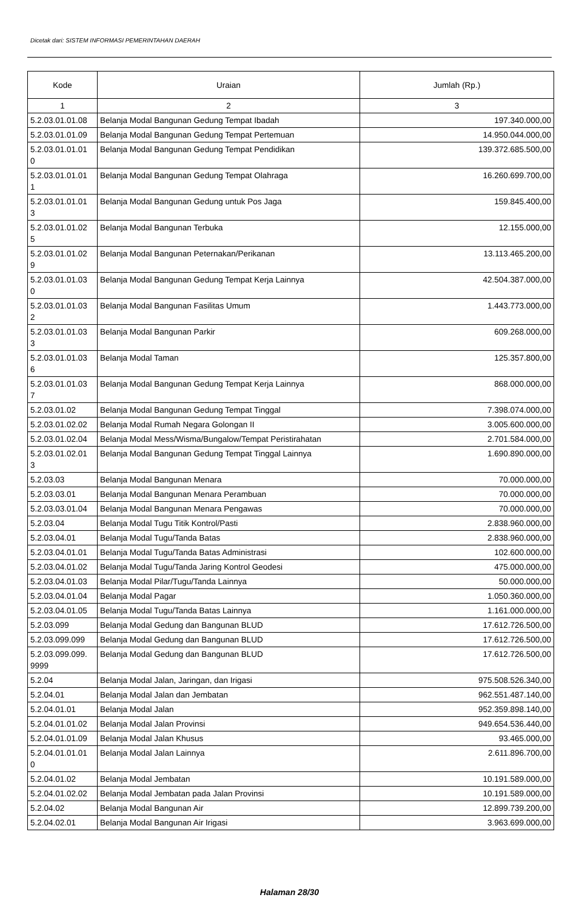Dicetak dari: SISTEM INFORMASI PEMERINTAHAN DAERAH
| Kode | Uraian | Jumlah (Rp.) |
| --- | --- | --- |
| 1 | 2 | 3 |
| 5.2.03.01.01.08 | Belanja Modal Bangunan Gedung Tempat Ibadah | 197.340.000,00 |
| 5.2.03.01.01.09 | Belanja Modal Bangunan Gedung Tempat Pertemuan | 14.950.044.000,00 |
| 5.2.03.01.01.01 0 | Belanja Modal Bangunan Gedung Tempat Pendidikan | 139.372.685.500,00 |
| 5.2.03.01.01.01 1 | Belanja Modal Bangunan Gedung Tempat Olahraga | 16.260.699.700,00 |
| 5.2.03.01.01.01 3 | Belanja Modal Bangunan Gedung untuk Pos Jaga | 159.845.400,00 |
| 5.2.03.01.01.02 5 | Belanja Modal Bangunan Terbuka | 12.155.000,00 |
| 5.2.03.01.01.02 9 | Belanja Modal Bangunan Peternakan/Perikanan | 13.113.465.200,00 |
| 5.2.03.01.01.03 0 | Belanja Modal Bangunan Gedung Tempat Kerja Lainnya | 42.504.387.000,00 |
| 5.2.03.01.01.03 2 | Belanja Modal Bangunan Fasilitas Umum | 1.443.773.000,00 |
| 5.2.03.01.01.03 3 | Belanja Modal Bangunan Parkir | 609.268.000,00 |
| 5.2.03.01.01.03 6 | Belanja Modal Taman | 125.357.800,00 |
| 5.2.03.01.01.03 7 | Belanja Modal Bangunan Gedung Tempat Kerja Lainnya | 868.000.000,00 |
| 5.2.03.01.02 | Belanja Modal Bangunan Gedung Tempat Tinggal | 7.398.074.000,00 |
| 5.2.03.01.02.02 | Belanja Modal Rumah Negara Golongan II | 3.005.600.000,00 |
| 5.2.03.01.02.04 | Belanja Modal Mess/Wisma/Bungalow/Tempat Peristirahatan | 2.701.584.000,00 |
| 5.2.03.01.02.01 3 | Belanja Modal Bangunan Gedung Tempat Tinggal Lainnya | 1.690.890.000,00 |
| 5.2.03.03 | Belanja Modal Bangunan Menara | 70.000.000,00 |
| 5.2.03.03.01 | Belanja Modal Bangunan Menara Perambuan | 70.000.000,00 |
| 5.2.03.03.01.04 | Belanja Modal Bangunan Menara Pengawas | 70.000.000,00 |
| 5.2.03.04 | Belanja Modal Tugu Titik Kontrol/Pasti | 2.838.960.000,00 |
| 5.2.03.04.01 | Belanja Modal Tugu/Tanda Batas | 2.838.960.000,00 |
| 5.2.03.04.01.01 | Belanja Modal Tugu/Tanda Batas Administrasi | 102.600.000,00 |
| 5.2.03.04.01.02 | Belanja Modal Tugu/Tanda Jaring Kontrol Geodesi | 475.000.000,00 |
| 5.2.03.04.01.03 | Belanja Modal Pilar/Tugu/Tanda Lainnya | 50.000.000,00 |
| 5.2.03.04.01.04 | Belanja Modal Pagar | 1.050.360.000,00 |
| 5.2.03.04.01.05 | Belanja Modal Tugu/Tanda Batas Lainnya | 1.161.000.000,00 |
| 5.2.03.099 | Belanja Modal Gedung dan Bangunan BLUD | 17.612.726.500,00 |
| 5.2.03.099.099 | Belanja Modal Gedung dan Bangunan BLUD | 17.612.726.500,00 |
| 5.2.03.099.099. 9999 | Belanja Modal Gedung dan Bangunan BLUD | 17.612.726.500,00 |
| 5.2.04 | Belanja Modal Jalan, Jaringan, dan Irigasi | 975.508.526.340,00 |
| 5.2.04.01 | Belanja Modal Jalan dan Jembatan | 962.551.487.140,00 |
| 5.2.04.01.01 | Belanja Modal Jalan | 952.359.898.140,00 |
| 5.2.04.01.01.02 | Belanja Modal Jalan Provinsi | 949.654.536.440,00 |
| 5.2.04.01.01.09 | Belanja Modal Jalan Khusus | 93.465.000,00 |
| 5.2.04.01.01.01 0 | Belanja Modal Jalan Lainnya | 2.611.896.700,00 |
| 5.2.04.01.02 | Belanja Modal Jembatan | 10.191.589.000,00 |
| 5.2.04.01.02.02 | Belanja Modal Jembatan pada Jalan Provinsi | 10.191.589.000,00 |
| 5.2.04.02 | Belanja Modal Bangunan Air | 12.899.739.200,00 |
| 5.2.04.02.01 | Belanja Modal Bangunan Air Irigasi | 3.963.699.000,00 |
Halaman 28/30